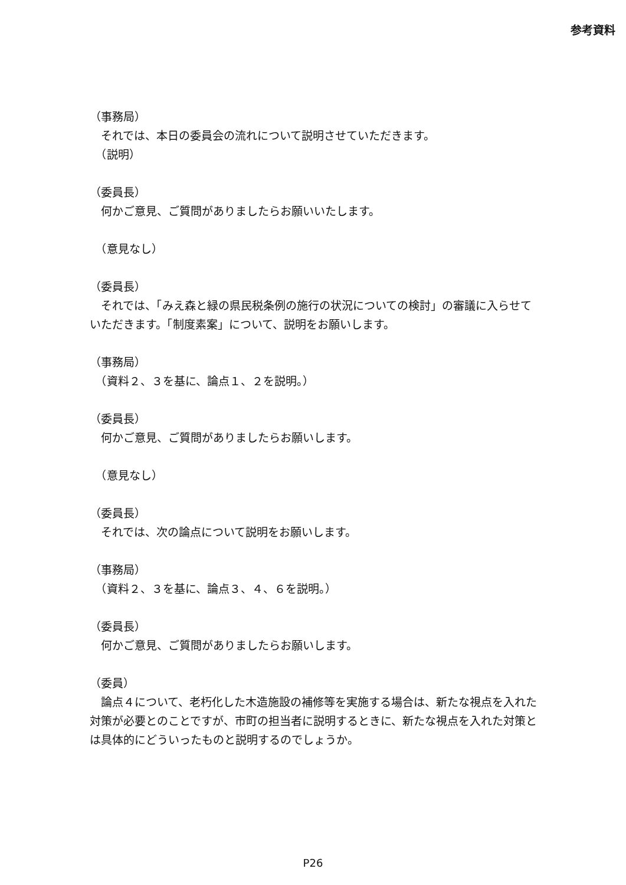参考資料
（事務局）
　それでは、本日の委員会の流れについて説明させていただきます。
　（説明）
（委員長）
　何かご意見、ご質問がありましたらお願いいたします。
　（意見なし）
（委員長）
　それでは、「みえ森と緑の県民税条例の施行の状況についての検討」の審議に入らせていただきます。「制度素案」について、説明をお願いします。
（事務局）
　（資料２、３を基に、論点１、２を説明。）
（委員長）
　何かご意見、ご質問がありましたらお願いします。
　（意見なし）
（委員長）
　それでは、次の論点について説明をお願いします。
（事務局）
　（資料２、３を基に、論点３、４、６を説明。）
（委員長）
　何かご意見、ご質問がありましたらお願いします。
（委員）
　論点４について、老朽化した木造施設の補修等を実施する場合は、新たな視点を入れた対策が必要とのことですが、市町の担当者に説明するときに、新たな視点を入れた対策とは具体的にどういったものと説明するのでしょうか。
P26